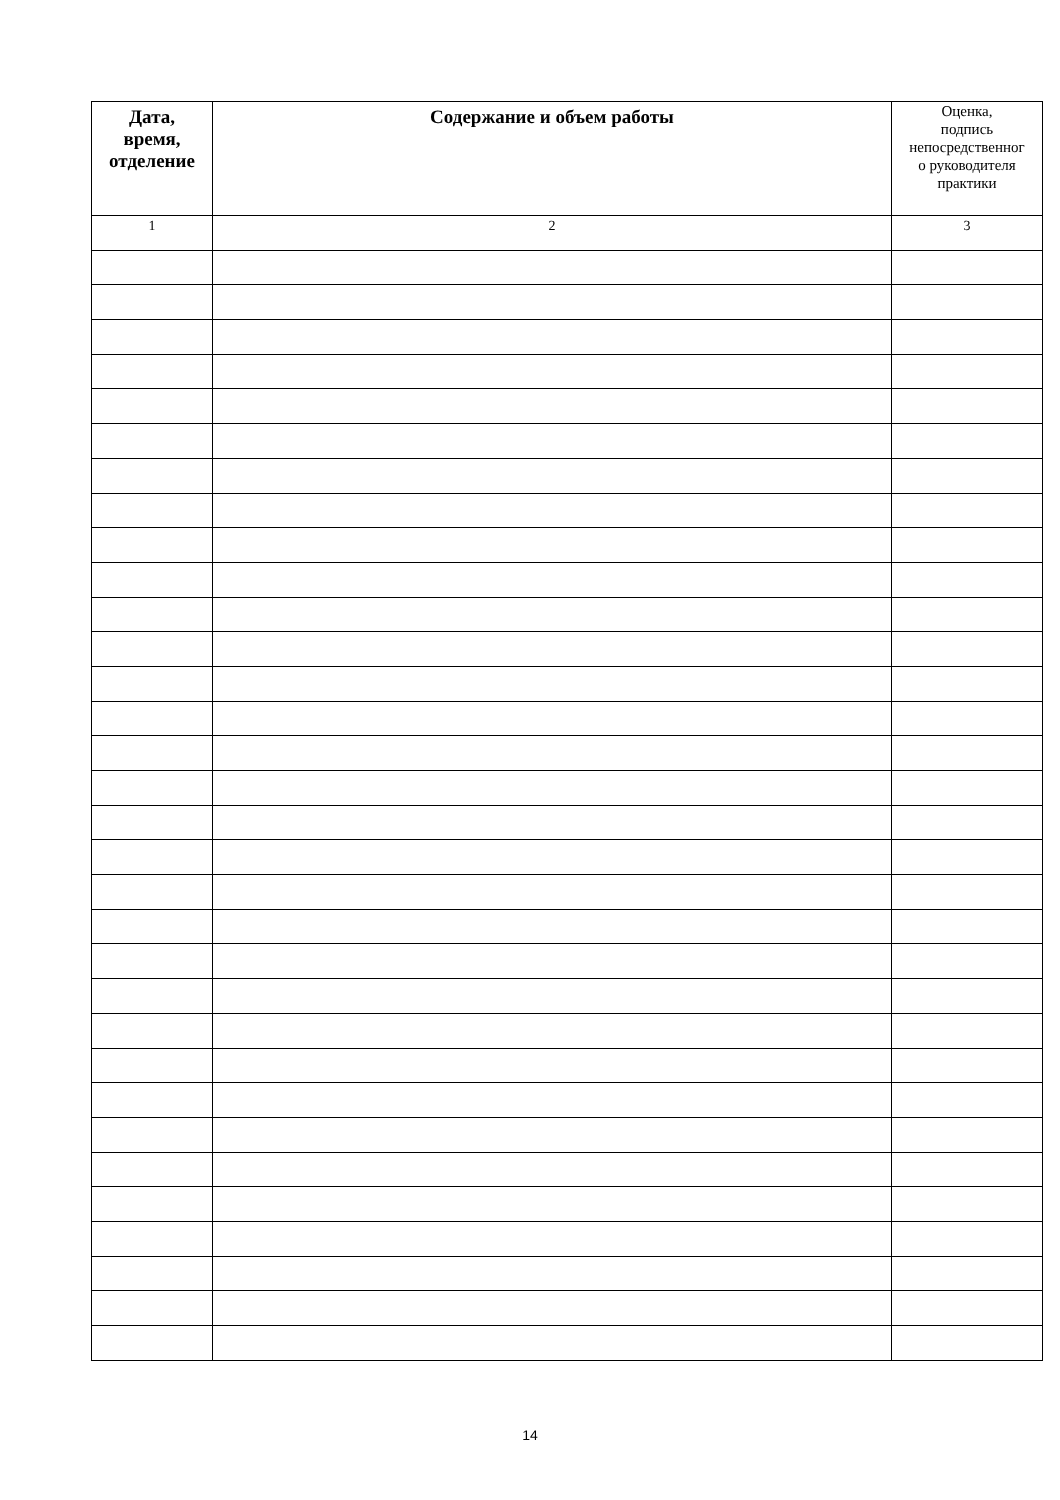| Дата, время, отделение | Содержание и объем работы | Оценка, подпись непосредственног о руководителя практики |
| --- | --- | --- |
| 1 | 2 | 3 |
14